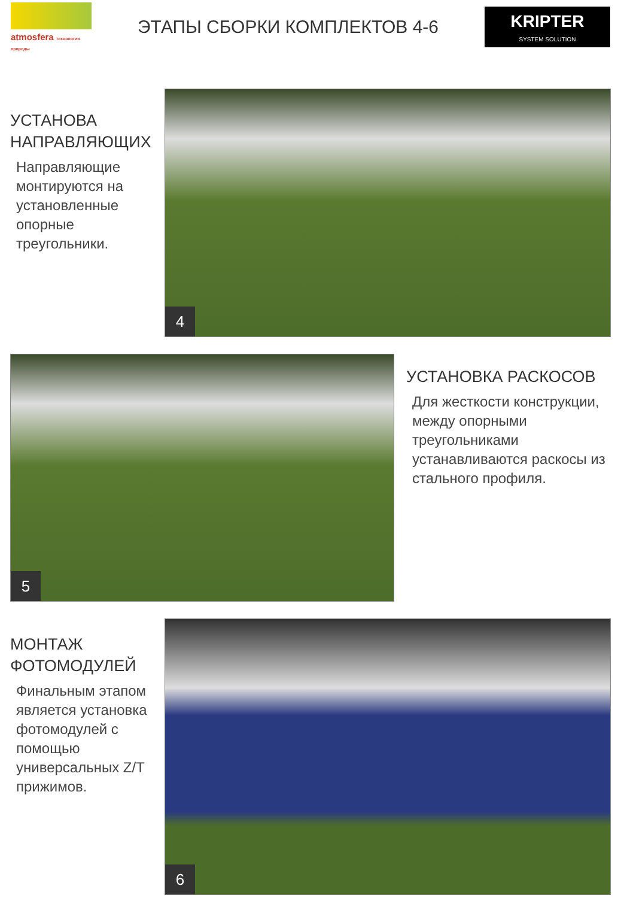atmosfera технологии природы
ЭТАПЫ СБОРКИ КОМПЛЕКТОВ 4-6
KRIPTER
SYSTEM SOLUTION
УСТАНОВА НАПРАВЛЯЮЩИХ
Направляющие монтируются на установленные опорные треугольники.
4
5
УСТАНОВКА РАСКОСОВ
Для жесткости конструкции, между опорными треугольниками устанавливаются раскосы из стального профиля.
МОНТАЖ ФОТОМОДУЛЕЙ
Финальным этапом является установка фотомодулей с помощью универсальных Z/T прижимов.
6